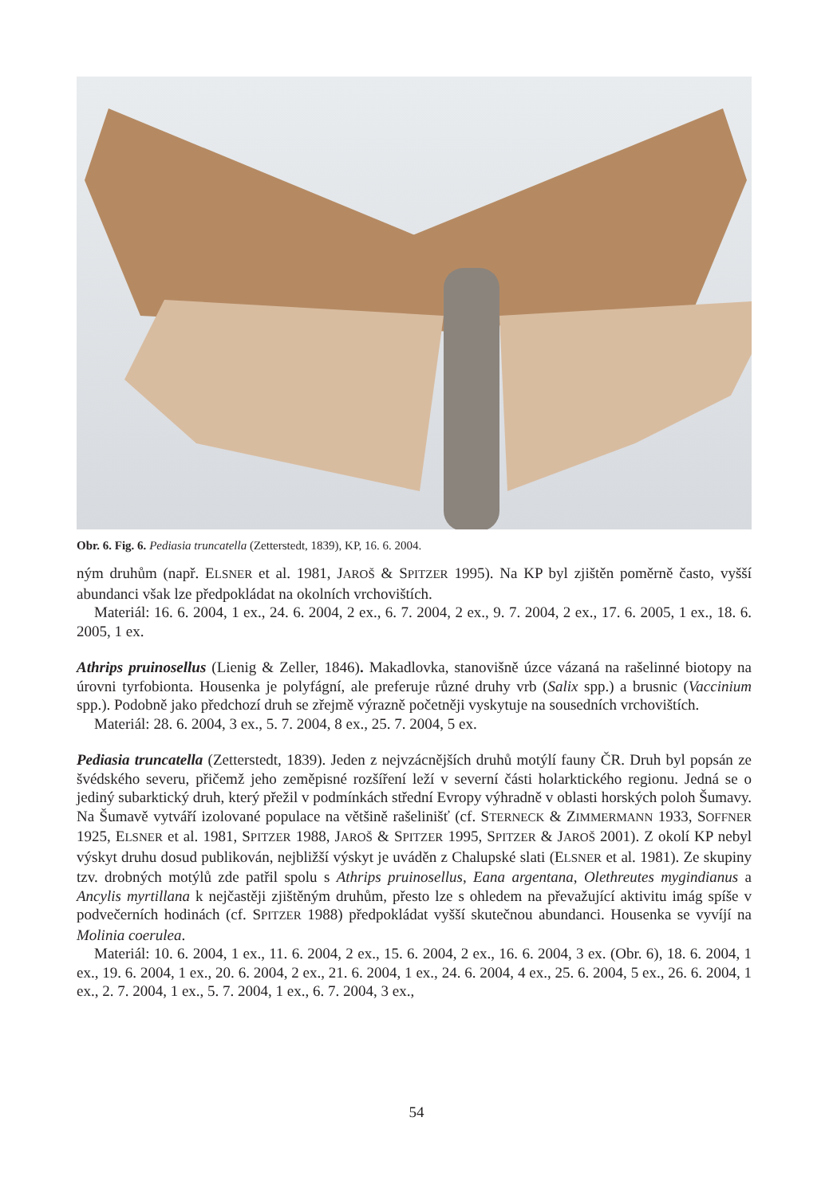Obr. 6. Fig. 6. Pediasia truncatella (Zetterstedt, 1839), KP, 16. 6. 2004.
ným druhům (např. ELSNER et al. 1981, JAROŠ & SPITZER 1995). Na KP byl zjištěn poměrně často, vyšší abundanci však lze předpokládat na okolních vrchovištích.
Materiál: 16. 6. 2004, 1 ex., 24. 6. 2004, 2 ex., 6. 7. 2004, 2 ex., 9. 7. 2004, 2 ex., 17. 6. 2005, 1 ex., 18. 6. 2005, 1 ex.
Athrips pruinosellus (Lienig & Zeller, 1846). Makadlovka, stanovišně úzce vázaná na rašelinné biotopy na úrovni tyrfobionta. Housenka je polyfágní, ale preferuje různé druhy vrb (Salix spp.) a brusnic (Vaccinium spp.). Podobně jako předchozí druh se zřejmě výrazně početněji vyskytuje na sousedních vrchovištích.
Materiál: 28. 6. 2004, 3 ex., 5. 7. 2004, 8 ex., 25. 7. 2004, 5 ex.
Pediasia truncatella (Zetterstedt, 1839). Jeden z nejvzácnějších druhů motýlí fauny ČR. Druh byl popsán ze švédského severu, přičemž jeho zeměpisné rozšíření leží v severní části holarktického regionu. Jedná se o jediný subarktický druh, který přežil v podmínkách střední Evropy výhradně v oblasti horských poloh Šumavy. Na Šumavě vytváří izolované populace na většině rašelinišť (cf. STERNECK & ZIMMERMANN 1933, SOFFNER 1925, ELSNER et al. 1981, SPITZER 1988, JAROŠ & SPITZER 1995, SPITZER & JAROŠ 2001). Z okolí KP nebyl výskyt druhu dosud publikován, nejbližší výskyt je uváděn z Chalupské slati (ELSNER et al. 1981). Ze skupiny tzv. drobných motýlů zde patřil spolu s Athrips pruinosellus, Eana argentana, Olethreutes mygindianus a Ancylis myrtillana k nejčastěji zjištěným druhům, přesto lze s ohledem na převažující aktivitu imág spíše v podvečerních hodinách (cf. SPITZER 1988) předpokládat vyšší skutečnou abundanci. Housenka se vyvíjí na Molinia coerulea.
Materiál: 10. 6. 2004, 1 ex., 11. 6. 2004, 2 ex., 15. 6. 2004, 2 ex., 16. 6. 2004, 3 ex. (Obr. 6), 18. 6. 2004, 1 ex., 19. 6. 2004, 1 ex., 20. 6. 2004, 2 ex., 21. 6. 2004, 1 ex., 24. 6. 2004, 4 ex., 25. 6. 2004, 5 ex., 26. 6. 2004, 1 ex., 2. 7. 2004, 1 ex., 5. 7. 2004, 1 ex., 6. 7. 2004, 3 ex.,
54